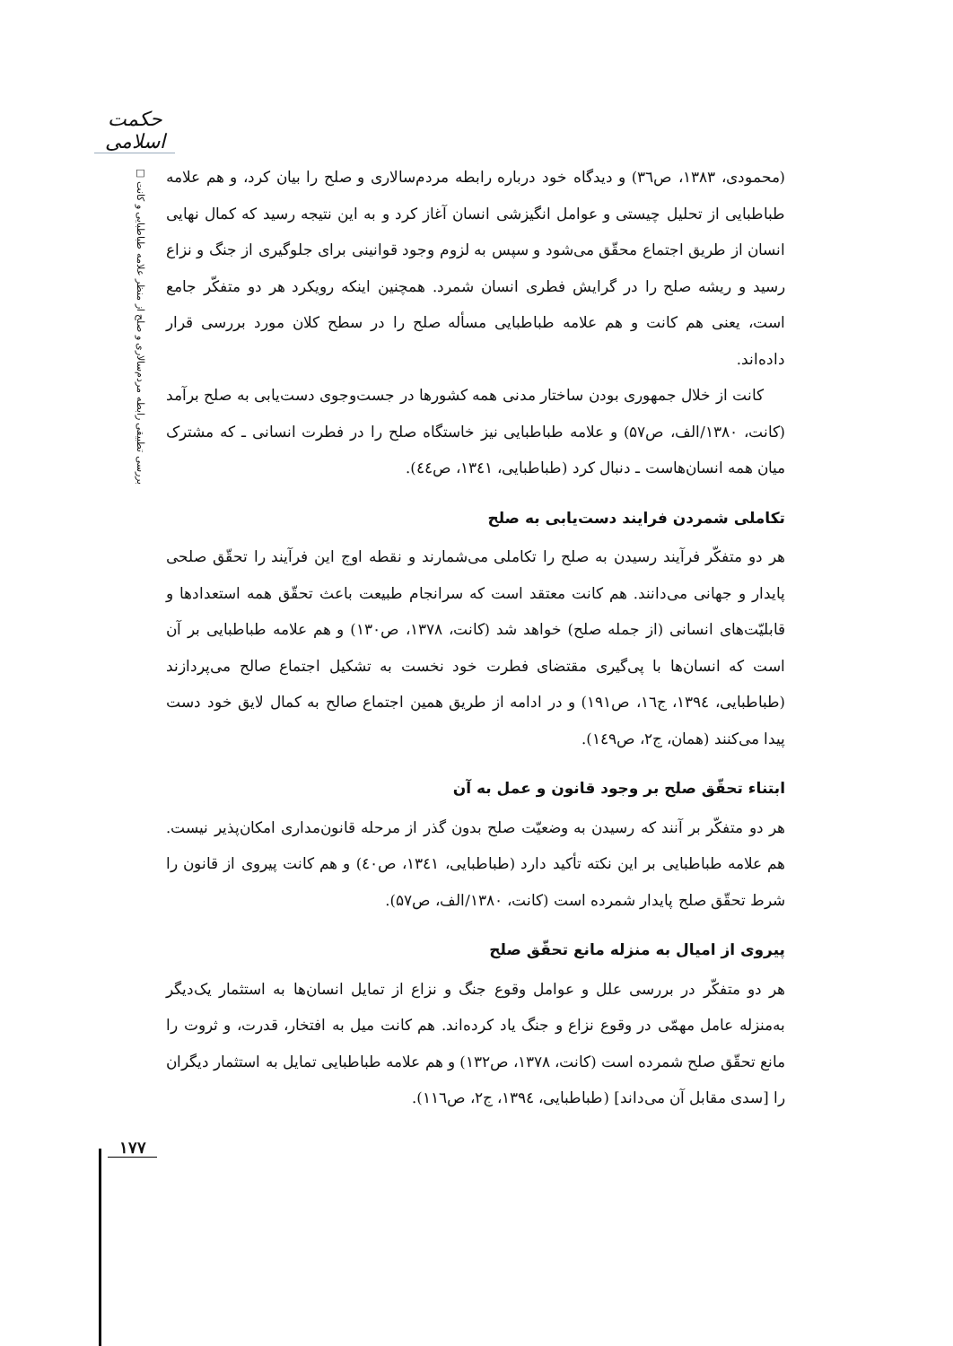حکمت اسلامی
بررسی تطبیقی رابطه مردم‌سالاری و صلح از منظر علامه طباطبایی و کانت □
(محمودی، ۱۳۸۳، ص۳٦) و دیدگاه خود درباره رابطه مردم‌سالاری و صلح را بیان کرد، و هم علامه طباطبایی از تحلیل چیستی و عوامل انگیزشی انسان آغاز کرد و به این نتیجه رسید که کمال نهایی انسان از طریق اجتماع محقّق می‌شود و سپس به لزوم وجود قوانینی برای جلوگیری از جنگ و نزاع رسید و ریشه صلح را در گرایش فطری انسان شمرد. همچنین اینکه رویکرد هر دو متفکّر جامع است، یعنی هم کانت و هم علامه طباطبایی مسأله صلح را در سطح کلان مورد بررسی قرار داده‌اند.
کانت از خلال جمهوری بودن ساختار مدنی همه کشورها در جست‌وجوی دست‌یابی به صلح برآمد (کانت، ۱۳۸۰/الف، ص۵۷) و علامه طباطبایی نیز خاستگاه صلح را در فطرت انسانی ـ که مشترک میان همه انسان‌هاست ـ دنبال کرد (طباطبایی، ۱۳٤۱، ص٤٤).
تکاملی شمردن فرایند دست‌یابی به صلح
هر دو متفکّر فرآیند رسیدن به صلح را تکاملی می‌شمارند و نقطه اوج این فرآیند را تحقّق صلحی پایدار و جهانی می‌دانند. هم کانت معتقد است که سرانجام طبیعت باعث تحقّق همه استعدادها و قابلیّت‌های انسانی (از جمله صلح) خواهد شد (کانت، ۱۳۷۸، ص۱۳۰) و هم علامه طباطبایی بر آن است که انسان‌ها با پی‌گیری مقتضای فطرت خود نخست به تشکیل اجتماع صالح می‌پردازند (طباطبایی، ۱۳۹٤، ج۱٦، ص۱۹۱) و در ادامه از طریق همین اجتماع صالح به کمال لایق خود دست پیدا می‌کنند (همان، ج۲، ص۱٤۹).
ابتناء تحقّق صلح بر وجود قانون و عمل به آن
هر دو متفکّر بر آنند که رسیدن به وضعیّت صلح بدون گذر از مرحله قانون‌مداری امکان‌پذیر نیست. هم علامه طباطبایی بر این نکته تأکید دارد (طباطبایی، ۱۳٤۱، ص٤۰) و هم کانت پیروی از قانون را شرط تحقّق صلح پایدار شمرده است (کانت، ۱۳۸۰/الف، ص۵۷).
پیروی از امیال به منزله مانع تحقّق صلح
هر دو متفکّر در بررسی علل و عوامل وقوع جنگ و نزاع از تمایل انسان‌ها به استثمار یک‌دیگر به‌منزله عامل مهمّی در وقوع نزاع و جنگ یاد کرده‌اند. هم کانت میل به افتخار، قدرت، و ثروت را مانع تحقّق صلح شمرده است (کانت، ۱۳۷۸، ص۱۳۲) و هم علامه طباطبایی تمایل به استثمار دیگران را [سدی مقابل آن می‌داند] (طباطبایی، ۱۳۹٤، ج۲، ص۱۱٦).
۱۷۷